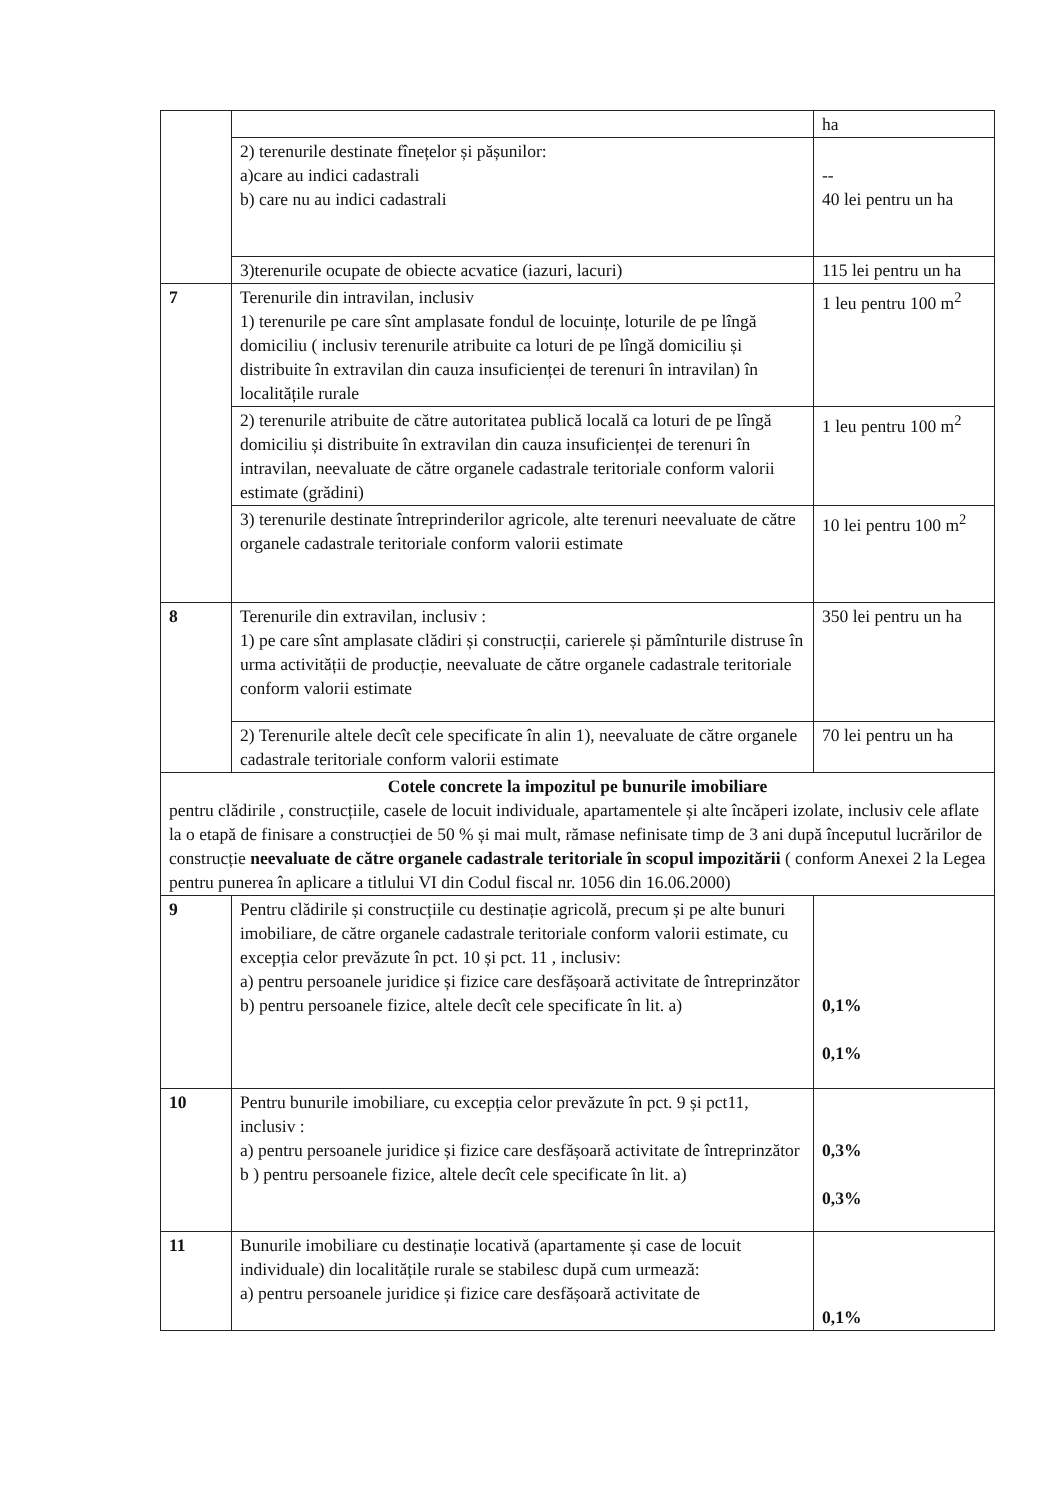| | | ha |
| | 2) terenurile destinate fînețelor și pășunilor: a)care au indici cadastrali b) care nu au indici cadastrali | -- 40 lei pentru un ha |
| | 3)terenurile ocupate de obiecte acvatice (iazuri, lacuri) | 115 lei pentru un ha |
| 7 | Terenurile din intravilan, inclusiv 1) terenurile pe care sînt amplasate fondul de locuințe, loturile de pe lîngă domiciliu ( inclusiv terenurile atribuite ca loturi de pe lîngă domiciliu și distribuite în extravilan din cauza insuficienței de terenuri în intravilan) în localitățile rurale | 1 leu pentru 100 m<sup>2</sup> |
| | 2) terenurile atribuite de către autoritatea publică locală ca loturi de pe lîngă domiciliu și distribuite în extravilan din cauza insuficienței de terenuri în intravilan, neevaluate de către organele cadastrale teritoriale conform valorii estimate (grădini) | 1 leu pentru 100 m<sup>2</sup> |
| | 3) terenurile destinate întreprinderilor agricole, alte terenuri neevaluate de către organele cadastrale teritoriale conform valorii estimate | 10 lei pentru 100 m<sup>2</sup> |
| 8 | Terenurile din extravilan, inclusiv : 1) pe care sînt amplasate clădiri și construcții, carierele și pămînturile distruse în urma activității de producție, neevaluate de către organele cadastrale teritoriale conform valorii estimate | 350 lei pentru un ha |
| | 2) Terenurile altele decît cele specificate în alin 1), neevaluate de către organele cadastrale teritoriale conform valorii estimate | 70 lei pentru un ha |
| Cotele concrete la impozitul pe bunurile imobiliare pentru clădirile , construcțiile, casele de locuit individuale, apartamentele și alte încăperi izolate, inclusiv cele aflate la o etapă de finisare a construcției de 50 % și mai mult, rămase nefinisate timp de 3 ani după începutul lucrărilor de construcție neevaluate de către organele cadastrale teritoriale în scopul impozitării ( conform Anexei 2 la Legea pentru punerea în aplicare a titlului VI din Codul fiscal nr. 1056 din 16.06.2000) | | |
| 9 | Pentru clădirile și construcțiile cu destinație agricolă, precum și pe alte bunuri imobiliare, de către organele cadastrale teritoriale conform valorii estimate, cu excepția celor prevăzute în pct. 10 și pct. 11 , inclusiv: a) pentru persoanele juridice și fizice care desfășoară activitate de întreprinzător b) pentru persoanele fizice, altele decît cele specificate în lit. a) | 0,1% 0,1% |
| 10 | Pentru bunurile imobiliare, cu excepția celor prevăzute în pct. 9 și pct11, inclusiv : a) pentru persoanele juridice și fizice care desfășoară activitate de întreprinzător b ) pentru persoanele fizice, altele decît cele specificate în lit. a) | 0,3% 0,3% |
| 11 | Bunurile imobiliare cu destinație locativă (apartamente și case de locuit individuale) din localitățile rurale se stabilesc după cum urmează: a) pentru persoanele juridice și fizice care desfășoară activitate de | 0,1% |